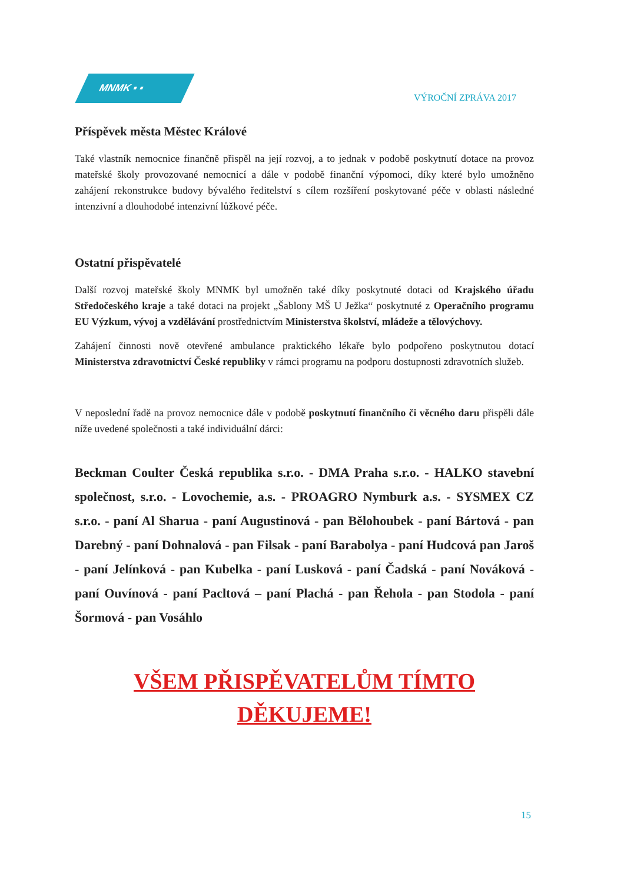MNMK ▪ ▪
VÝROČNÍ ZPRÁVA 2017
Příspěvek města Městec Králové
Také vlastník nemocnice finančně přispěl na její rozvoj, a to jednak v podobě poskytnutí dotace na provoz mateřské školy provozované nemocnicí a dále v podobě finanční výpomoci, díky které bylo umožněno zahájení rekonstrukce budovy bývalého ředitelství s cílem rozšíření poskytované péče v oblasti následné intenzivní a dlouhodobé intenzivní lůžkové péče.
Ostatní přispěvatelé
Další rozvoj mateřské školy MNMK byl umožněn také díky poskytnuté dotaci od Krajského úřadu Středočeského kraje a také dotaci na projekt „Šablony MŠ U Ježka“ poskytnuté z Operačního programu EU Výzkum, vývoj a vzdělávání prostřednictvím Ministerstva školství, mládeže a tělovýchovy.
Zahájení činnosti nově otevřené ambulance praktického lékaře bylo podpořeno poskytnutou dotací Ministerstva zdravotnictví České republiky v rámci programu na podporu dostupnosti zdravotních služeb.
V neposlední řadě na provoz nemocnice dále v podobě poskytnutí finančního či věcného daru přispěli dále níže uvedené společnosti a také individuální dárci:
Beckman Coulter Česká republika s.r.o. - DMA Praha s.r.o. - HALKO stavební společnost, s.r.o. - Lovochemie, a.s. - PROAGRO Nymburk a.s. - SYSMEX CZ s.r.o. - paní Al Sharua - paní Augustinová - pan Bělohoubek - paní Bártová - pan Darebný - paní Dohnalová - pan Filsak - paní Barabolya - paní Hudcová pan Jaroš - paní Jelínková - pan Kubelka - paní Lusková - paní Čadská - paní Nováková - paní Ouvínová - paní Pacltová – paní Plachá - pan Řehola - pan Stodola - paní Šormová - pan Vosáhlo
VŠEM PŘISPĚVATELŮM TÍMTO
DĚKUJEME!
15